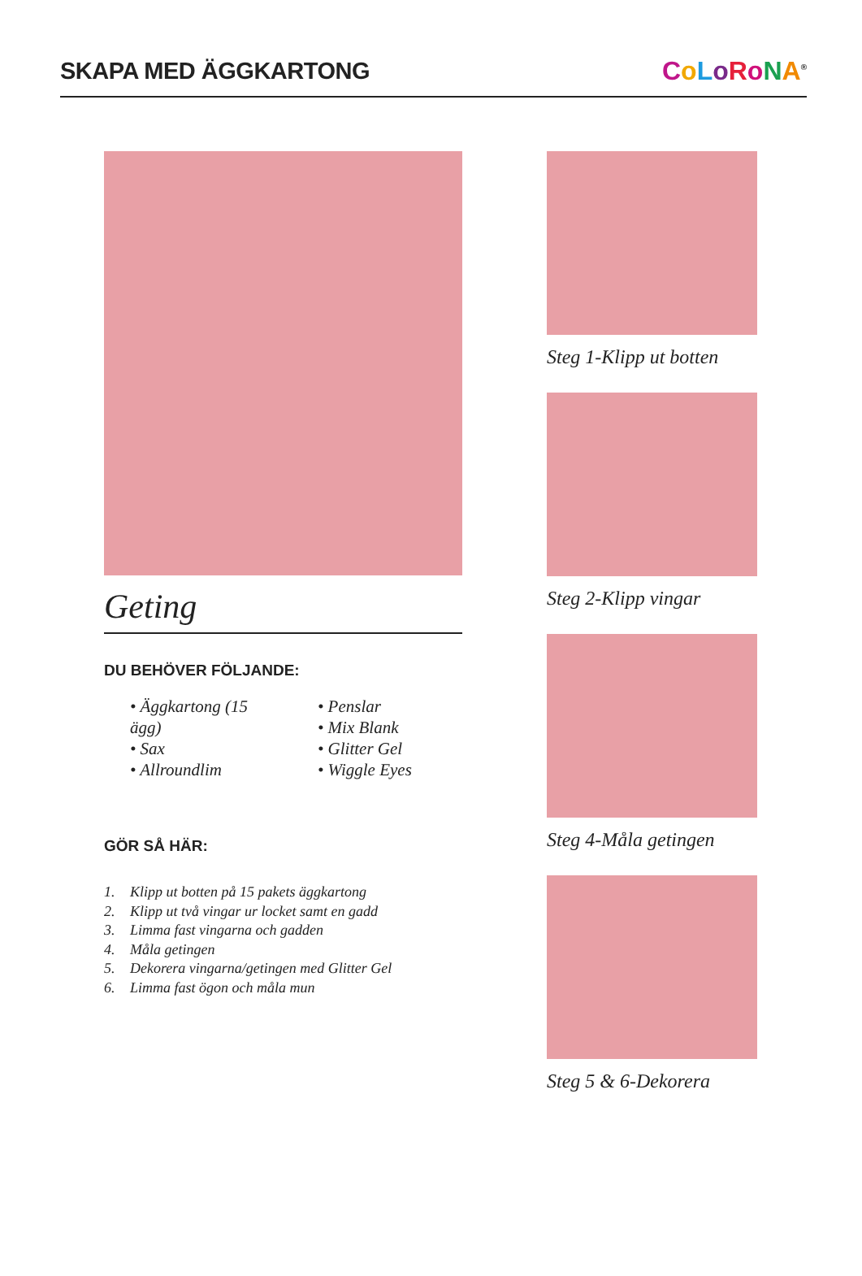SKAPA MED ÄGGKARTONG
CoLoRoNA<sup>®</sup>
Geting
DU BEHÖVER FÖLJANDE:
• Äggkartong (15 ägg)
• Sax
• Allroundlim
• Penslar
• Mix Blank
• Glitter Gel
• Wiggle Eyes
GÖR SÅ HÄR:
1. Klipp ut botten på 15 pakets äggkartong
2. Klipp ut två vingar ur locket samt en gadd
3. Limma fast vingarna och gadden
4. Måla getingen
5. Dekorera vingarna/getingen med Glitter Gel
6. Limma fast ögon och måla mun
Steg 1-Klipp ut botten
Steg 2-Klipp vingar
Steg 4-Måla getingen
Steg 5 & 6-Dekorera